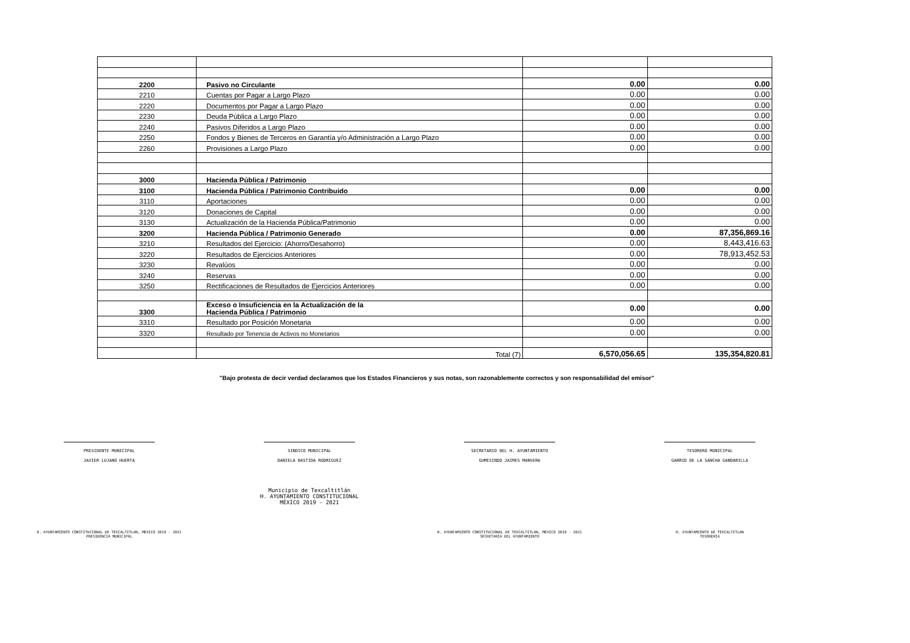| 2200 | Pasivo no Circulante | 0.00 | 0.00 |
| 2210 | Cuentas por Pagar a Largo Plazo | 0.00 | 0.00 |
| 2220 | Documentos por Pagar a Largo Plazo | 0.00 | 0.00 |
| 2230 | Deuda Pública a Largo Plazo | 0.00 | 0.00 |
| 2240 | Pasivos Diferidos a Largo Plazo | 0.00 | 0.00 |
| 2250 | Fondos y Bienes de Terceros en Garantía y/o Administración a Largo Plazo | 0.00 | 0.00 |
| 2260 | Provisiones a Largo Plazo | 0.00 | 0.00 |
| 3000 | Hacienda Pública / Patrimonio | | |
| 3100 | Hacienda Pública / Patrimonio Contribuido | 0.00 | 0.00 |
| 3110 | Aportaciones | 0.00 | 0.00 |
| 3120 | Donaciones de Capital | 0.00 | 0.00 |
| 3130 | Actualización de la Hacienda Pública/Patrimonio | 0.00 | 0.00 |
| 3200 | Hacienda Pública / Patrimonio Generado | 0.00 | 87,356,869.16 |
| 3210 | Resultados del Ejercicio: (Ahorro/Desahorro) | 0.00 | 8,443,416.63 |
| 3220 | Resultados de Ejercicios Anteriores | 0.00 | 78,913,452.53 |
| 3230 | Revalúos | 0.00 | 0.00 |
| 3240 | Reservas | 0.00 | 0.00 |
| 3250 | Rectificaciones de Resultados de Ejercicios Anteriores | 0.00 | 0.00 |
| 3300 | Exceso o Insuficiencia en la Actualización de la Hacienda Pública / Patrimonio | 0.00 | 0.00 |
| 3310 | Resultado por Posición Monetaria | 0.00 | 0.00 |
| 3320 | Resultado por Tenencia de Activos no Monetarios | 0.00 | 0.00 |
| | Total (7) | 6,570,056.65 | 135,354,820.81 |
"Bajo protesta de decir verdad declaramos que los Estados Financieros y sus notas, son razonablemente correctos y son responsabilidad del emisor"
PRESIDENTE MUNICIPAL
JAVIER LUJANO HUERTA
H. AYUNTAMIENTO CONSTITUCIONAL DE TEXCALTITLAN, MÉXICO 2019 - 2021
PRESIDENCIA MUNICIPAL
SINDICO MUNICIPAL
DANIELA BASTIDA RODRIGUEZ
Municipio de Texcaltitlán
H. AYUNTAMIENTO CONSTITUCIONAL
MÉXICO 2019 - 2021
SECRETARIO DEL H. AYUNTAMIENTO
GUMESINDO JAIMES MANSERA
H. AYUNTAMIENTO CONSTITUCIONAL DE TEXCALTITLAN, MÉXICO 2019 - 2021
SECRETARÍA DEL AYUNTAMIENTO
TESORERO MUNICIPAL
GARRID DE LA SANCHA GANDARILLA
H. AYUNTAMIENTO DE TEXCALTITLAN
TESORERÍA